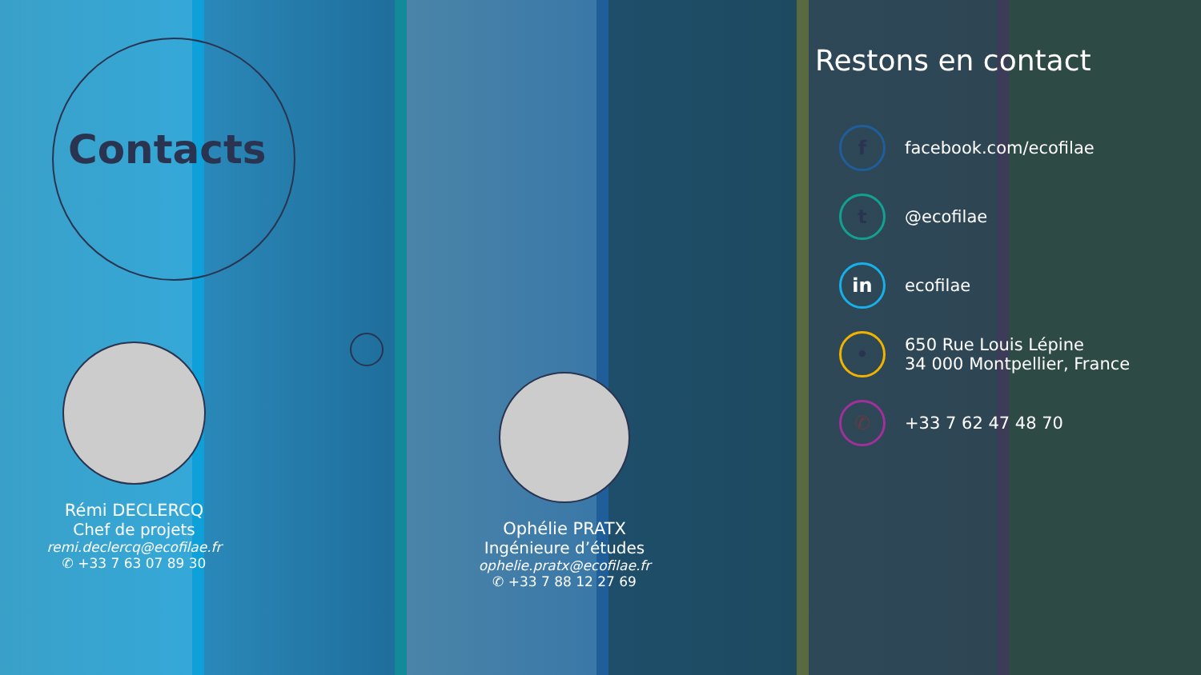Contacts
Rémi DECLERCQ
Chef de projets
remi.declercq@ecofilae.fr
✆ +33 7 63 07 89 30
Ophélie PRATX
Ingénieure d’études
ophelie.pratx@ecofilae.fr
✆ +33 7 88 12 27 69
Restons en contact
f
facebook.com/ecofilae
t
@ecofilae
in
ecofilae
•
650 Rue Louis Lépine
34 000 Montpellier, France
✆
+33 7 62 47 48 70